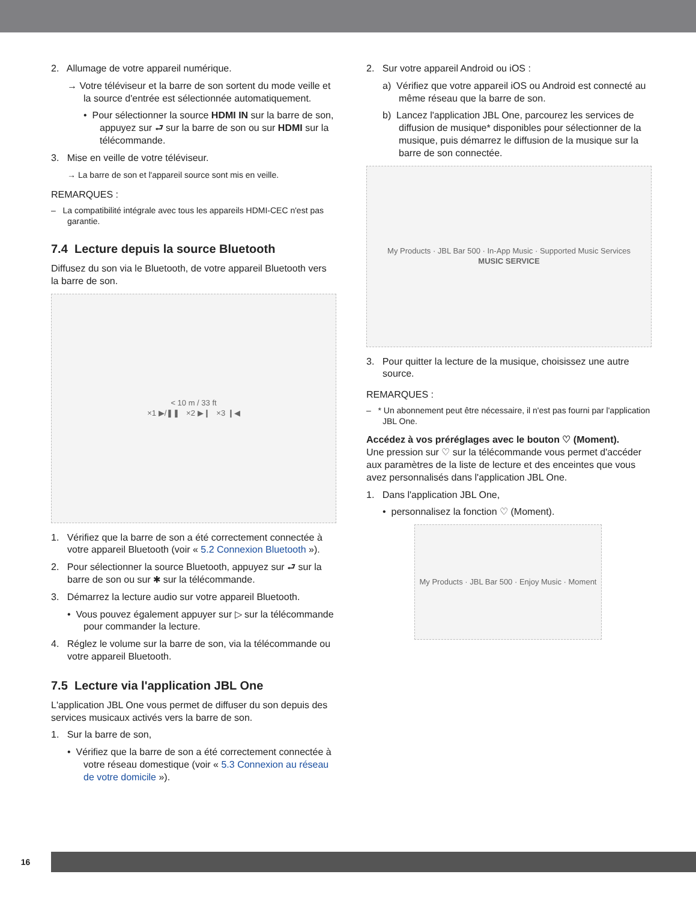2. Allumage de votre appareil numérique.
→ Votre téléviseur et la barre de son sortent du mode veille et la source d'entrée est sélectionnée automatiquement.
• Pour sélectionner la source HDMI IN sur la barre de son, appuyez sur ⮐ sur la barre de son ou sur HDMI sur la télécommande.
3. Mise en veille de votre téléviseur.
→ La barre de son et l'appareil source sont mis en veille.
REMARQUES :
– La compatibilité intégrale avec tous les appareils HDMI-CEC n'est pas garantie.
7.4 Lecture depuis la source Bluetooth
Diffusez du son via le Bluetooth, de votre appareil Bluetooth vers la barre de son.
< 10 m / 33 ft
×1 ▶/❚❚ ×2 ▶❙ ×3 ❙◀
1. Vérifiez que la barre de son a été correctement connectée à votre appareil Bluetooth (voir « 5.2 Connexion Bluetooth »).
2. Pour sélectionner la source Bluetooth, appuyez sur ⮐ sur la barre de son ou sur ✱ sur la télécommande.
3. Démarrez la lecture audio sur votre appareil Bluetooth.
• Vous pouvez également appuyer sur ▷ sur la télécommande pour commander la lecture.
4. Réglez le volume sur la barre de son, via la télécommande ou votre appareil Bluetooth.
7.5 Lecture via l'application JBL One
L'application JBL One vous permet de diffuser du son depuis des services musicaux activés vers la barre de son.
1. Sur la barre de son,
• Vérifiez que la barre de son a été correctement connectée à votre réseau domestique (voir « 5.3 Connexion au réseau de votre domicile »).
2. Sur votre appareil Android ou iOS :
a) Vérifiez que votre appareil iOS ou Android est connecté au même réseau que la barre de son.
b) Lancez l'application JBL One, parcourez les services de diffusion de musique* disponibles pour sélectionner de la musique, puis démarrez le diffusion de la musique sur la barre de son connectée.
My Products · JBL Bar 500 · In-App Music · Supported Music Services
MUSIC SERVICE
3. Pour quitter la lecture de la musique, choisissez une autre source.
REMARQUES :
– * Un abonnement peut être nécessaire, il n'est pas fourni par l'application JBL One.
Accédez à vos préréglages avec le bouton ♡ (Moment).
Une pression sur ♡ sur la télécommande vous permet d'accéder aux paramètres de la liste de lecture et des enceintes que vous avez personnalisés dans l'application JBL One.
1. Dans l'application JBL One,
• personnalisez la fonction ♡ (Moment).
My Products · JBL Bar 500 · Enjoy Music · Moment
16